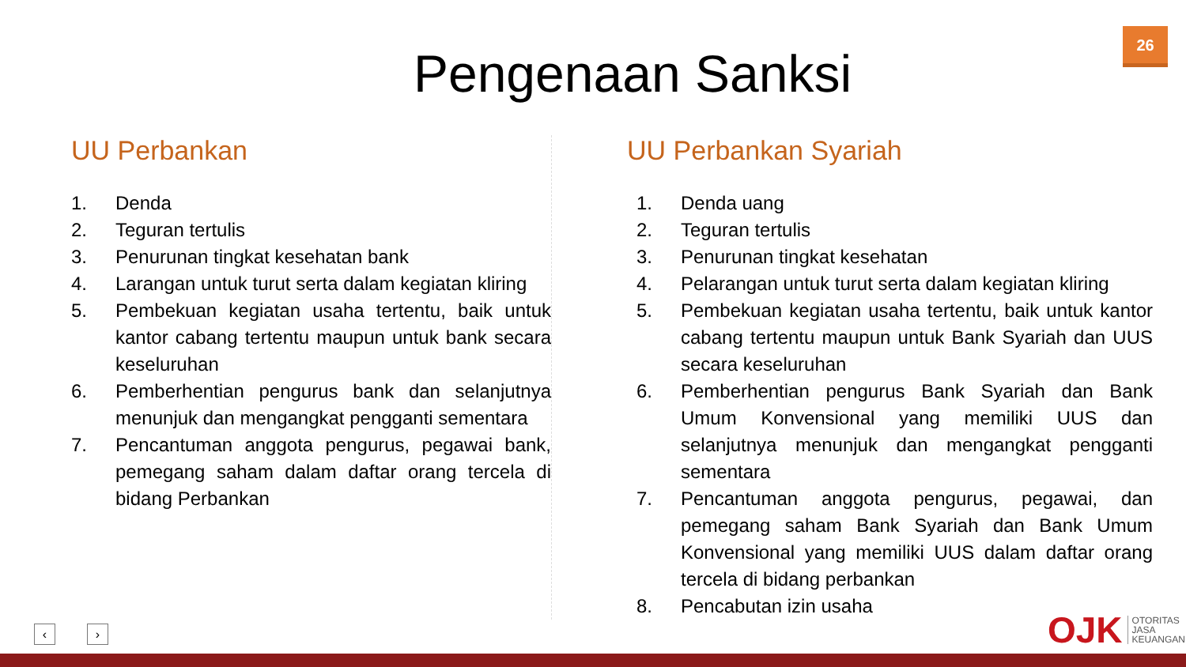26
Pengenaan Sanksi
UU Perbankan
1. Denda
2. Teguran tertulis
3. Penurunan tingkat kesehatan bank
4. Larangan untuk turut serta dalam kegiatan kliring
5. Pembekuan kegiatan usaha tertentu, baik untuk kantor cabang tertentu maupun untuk bank secara keseluruhan
6. Pemberhentian pengurus bank dan selanjutnya menunjuk dan mengangkat pengganti sementara
7. Pencantuman anggota pengurus, pegawai bank, pemegang saham dalam daftar orang tercela di bidang Perbankan
UU Perbankan Syariah
1. Denda uang
2. Teguran tertulis
3. Penurunan tingkat kesehatan
4. Pelarangan untuk turut serta dalam kegiatan kliring
5. Pembekuan kegiatan usaha tertentu, baik untuk kantor cabang tertentu maupun untuk Bank Syariah dan UUS secara keseluruhan
6. Pemberhentian pengurus Bank Syariah dan Bank Umum Konvensional yang memiliki UUS dan selanjutnya menunjuk dan mengangkat pengganti sementara
7. Pencantuman anggota pengurus, pegawai, dan pemegang saham Bank Syariah dan Bank Umum Konvensional yang memiliki UUS dalam daftar orang tercela di bidang perbankan
8. Pencabutan izin usaha
‹ ›
OJK OTORITAS
JASA
KEUANGAN